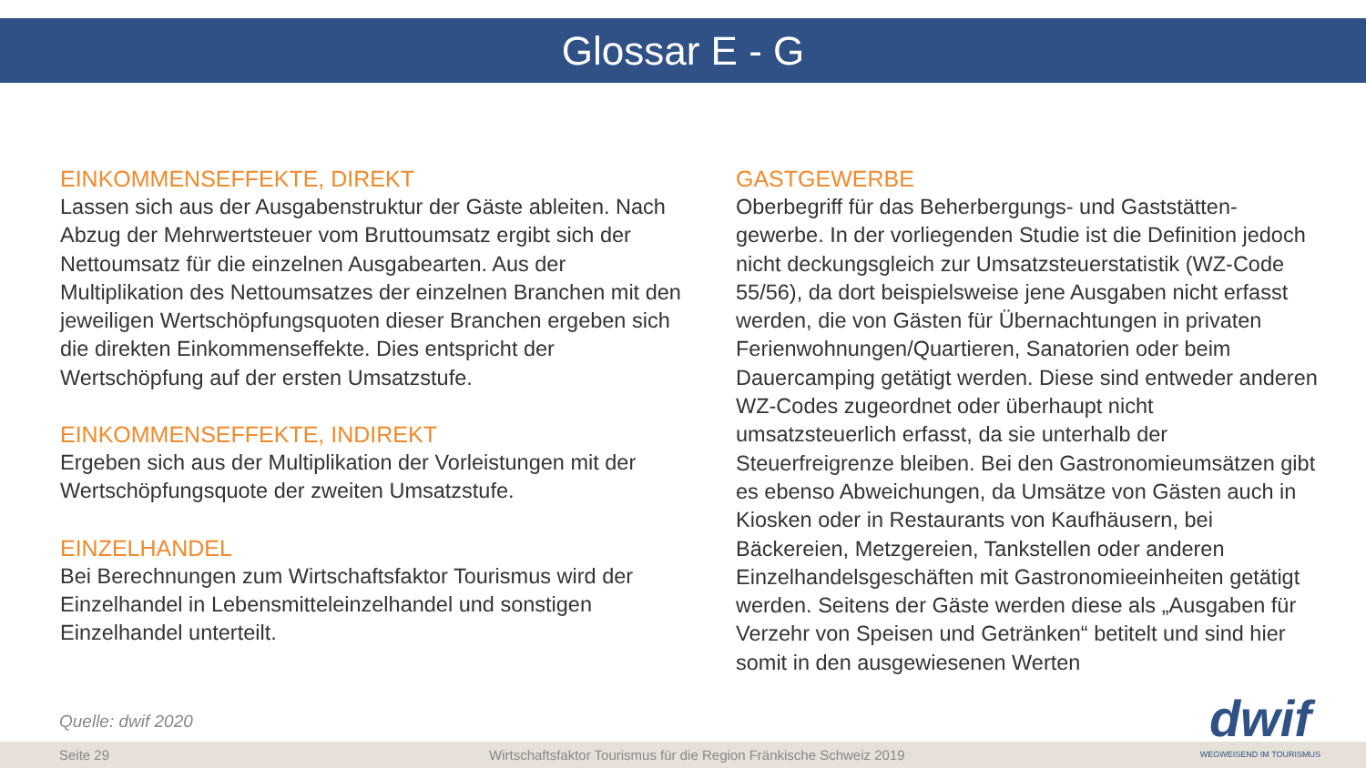Glossar E - G
EINKOMMENSEFFEKTE, DIREKT
Lassen sich aus der Ausgabenstruktur der Gäste ableiten. Nach Abzug der Mehrwertsteuer vom Bruttoumsatz ergibt sich der Nettoumsatz für die einzelnen Ausgabearten. Aus der Multiplikation des Nettoumsatzes der einzelnen Branchen mit den jeweiligen Wertschöpfungsquoten dieser Branchen ergeben sich die direkten Einkommenseffekte. Dies entspricht der Wertschöpfung auf der ersten Umsatzstufe.
EINKOMMENSEFFEKTE, INDIREKT
Ergeben sich aus der Multiplikation der Vorleistungen mit der Wertschöpfungsquote der zweiten Umsatzstufe.
EINZELHANDEL
Bei Berechnungen zum Wirtschaftsfaktor Tourismus wird der Einzelhandel in Lebensmitteleinzelhandel und sonstigen Einzelhandel unterteilt.
GASTGEWERBE
Oberbegriff für das Beherbergungs- und Gaststätten-gewerbe. In der vorliegenden Studie ist die Definition jedoch nicht deckungsgleich zur Umsatzsteuerstatistik (WZ-Code 55/56), da dort beispielsweise jene Ausgaben nicht erfasst werden, die von Gästen für Übernachtungen in privaten Ferienwohnungen/Quartieren, Sanatorien oder beim Dauercamping getätigt werden. Diese sind entweder anderen WZ-Codes zugeordnet oder überhaupt nicht umsatzsteuerlich erfasst, da sie unterhalb der Steuerfreigrenze bleiben. Bei den Gastronomieumsätzen gibt es ebenso Abweichungen, da Umsätze von Gästen auch in Kiosken oder in Restaurants von Kaufhäusern, bei Bäckereien, Metzgereien, Tankstellen oder anderen Einzelhandelsgeschäften mit Gastronomieeinheiten getätigt werden. Seitens der Gäste werden diese als „Ausgaben für Verzehr von Speisen und Getränken“ betitelt und sind hier somit in den ausgewiesenen Werten
Quelle: dwif 2020
Seite 29 Wirtschaftsfaktor Tourismus für die Region Fränkische Schweiz 2019
dwif
WEGWEISEND IM TOURISMUS